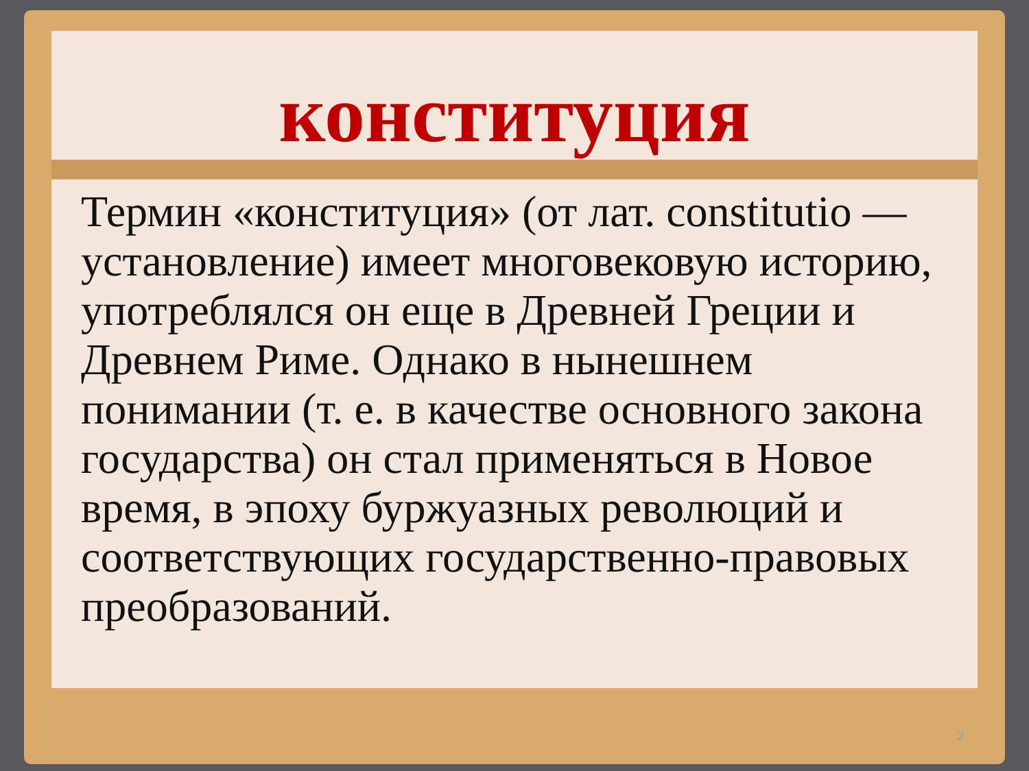конституция
Термин «конституция» (от лат. constitutio — установление) имеет многовековую историю, употреблялся он еще в Древней Греции и Древнем Риме. Однако в нынешнем понимании (т. е. в качестве основного закона государства) он стал применяться в Новое время, в эпоху буржуазных революций и соответствующих государственно-правовых преобразований.
2